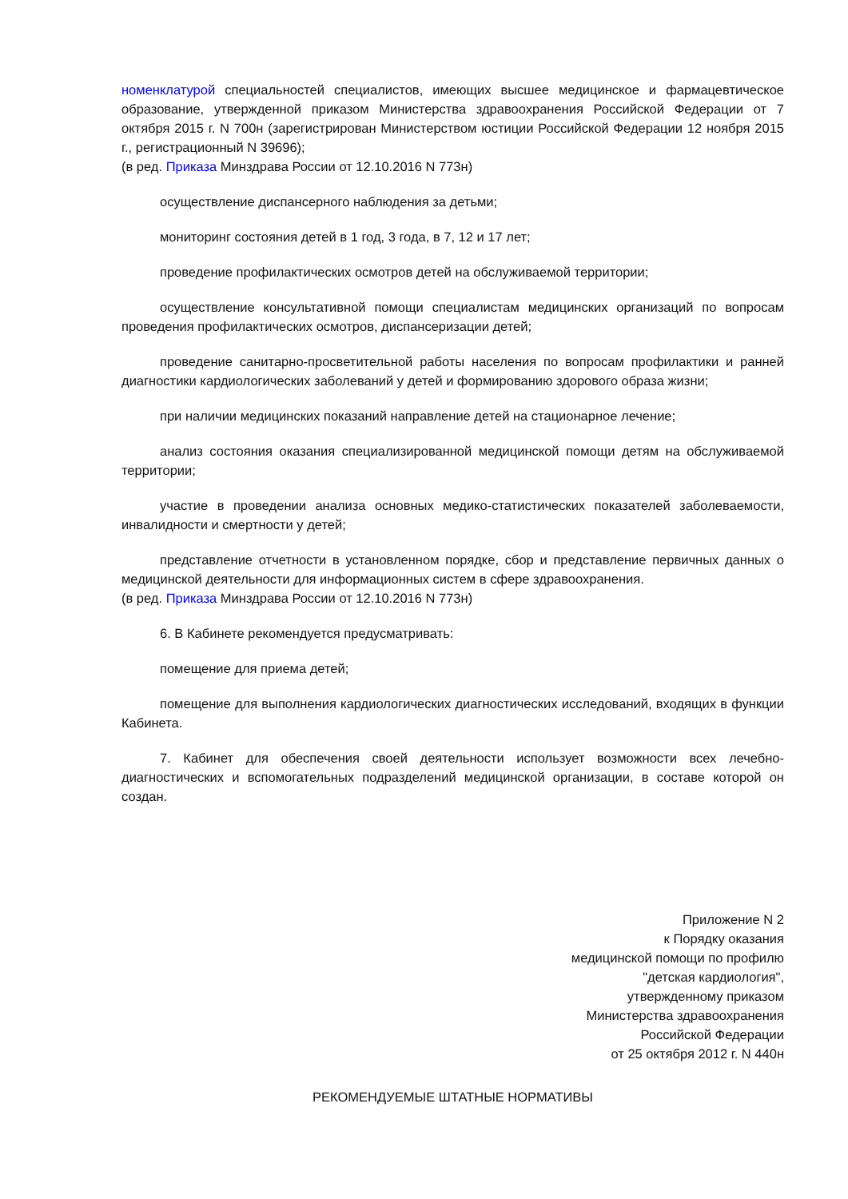номенклатурой специальностей специалистов, имеющих высшее медицинское и фармацевтическое образование, утвержденной приказом Министерства здравоохранения Российской Федерации от 7 октября 2015 г. N 700н (зарегистрирован Министерством юстиции Российской Федерации 12 ноября 2015 г., регистрационный N 39696);
(в ред. Приказа Минздрава России от 12.10.2016 N 773н)
осуществление диспансерного наблюдения за детьми;
мониторинг состояния детей в 1 год, 3 года, в 7, 12 и 17 лет;
проведение профилактических осмотров детей на обслуживаемой территории;
осуществление консультативной помощи специалистам медицинских организаций по вопросам проведения профилактических осмотров, диспансеризации детей;
проведение санитарно-просветительной работы населения по вопросам профилактики и ранней диагностики кардиологических заболеваний у детей и формированию здорового образа жизни;
при наличии медицинских показаний направление детей на стационарное лечение;
анализ состояния оказания специализированной медицинской помощи детям на обслуживаемой территории;
участие в проведении анализа основных медико-статистических показателей заболеваемости, инвалидности и смертности у детей;
представление отчетности в установленном порядке, сбор и представление первичных данных о медицинской деятельности для информационных систем в сфере здравоохранения.
(в ред. Приказа Минздрава России от 12.10.2016 N 773н)
6. В Кабинете рекомендуется предусматривать:
помещение для приема детей;
помещение для выполнения кардиологических диагностических исследований, входящих в функции Кабинета.
7. Кабинет для обеспечения своей деятельности использует возможности всех лечебно-диагностических и вспомогательных подразделений медицинской организации, в составе которой он создан.
Приложение N 2
к Порядку оказания
медицинской помощи по профилю
"детская кардиология",
утвержденному приказом
Министерства здравоохранения
Российской Федерации
от 25 октября 2012 г. N 440н
РЕКОМЕНДУЕМЫЕ ШТАТНЫЕ НОРМАТИВЫ